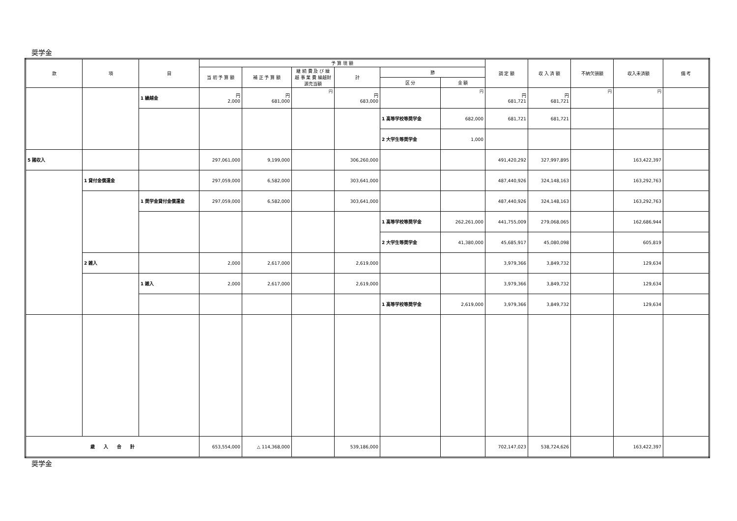奨学金
| 款 | 項 | 目 | 予 算 現 額 | | | | | | 調 定 額 | 収 入 済 額 | 不納欠損額 | 収入未済額 | 備 考 |
| --- | --- | --- | --- | --- | --- | --- | --- | --- | --- | --- | --- | --- | --- |
| | | | 当 初 予 算 額 | 補 正 予 算 額 | 継 続 費 及 び 繰 越 事 業 費 繰越財源充当額 | 計 | 節 | | | | | | |
| | | | | | | | 区 分 | 金 額 | | | | | |
| | | 1 繰越金 | 円 2,000 | 円 681,000 | 円 | 円 683,000 | | 円 | 円 681,721 | 円 681,721 | 円 | 円 | |
| | | | | | | | 1 高等学校等奨学金 | 682,000 | 681,721 | 681,721 | | | |
| | | | | | | | 2 大学生等奨学金 | 1,000 | | | | | |
| 5 諸収入 | | | 297,061,000 | 9,199,000 | | 306,260,000 | | | 491,420,292 | 327,997,895 | | 163,422,397 | |
| | 1 貸付金償還金 | | 297,059,000 | 6,582,000 | | 303,641,000 | | | 487,440,926 | 324,148,163 | | 163,292,763 | |
| | | 1 奨学金貸付金償還金 | 297,059,000 | 6,582,000 | | 303,641,000 | | | 487,440,926 | 324,148,163 | | 163,292,763 | |
| | | | | | | | 1 高等学校等奨学金 | 262,261,000 | 441,755,009 | 279,068,065 | | 162,686,944 | |
| | | | | | | | 2 大学生等奨学金 | 41,380,000 | 45,685,917 | 45,080,098 | | 605,819 | |
| | 2 雑入 | | 2,000 | 2,617,000 | | 2,619,000 | | | 3,979,366 | 3,849,732 | | 129,634 | |
| | | 1 雑入 | 2,000 | 2,617,000 | | 2,619,000 | | | 3,979,366 | 3,849,732 | | 129,634 | |
| | | | | | | | 1 高等学校等奨学金 | 2,619,000 | 3,979,366 | 3,849,732 | | 129,634 | |
| 歳 入 合 計 | | | 653,554,000 | △ 114,368,000 | | 539,186,000 | | | 702,147,023 | 538,724,626 | | 163,422,397 | |
奨学金